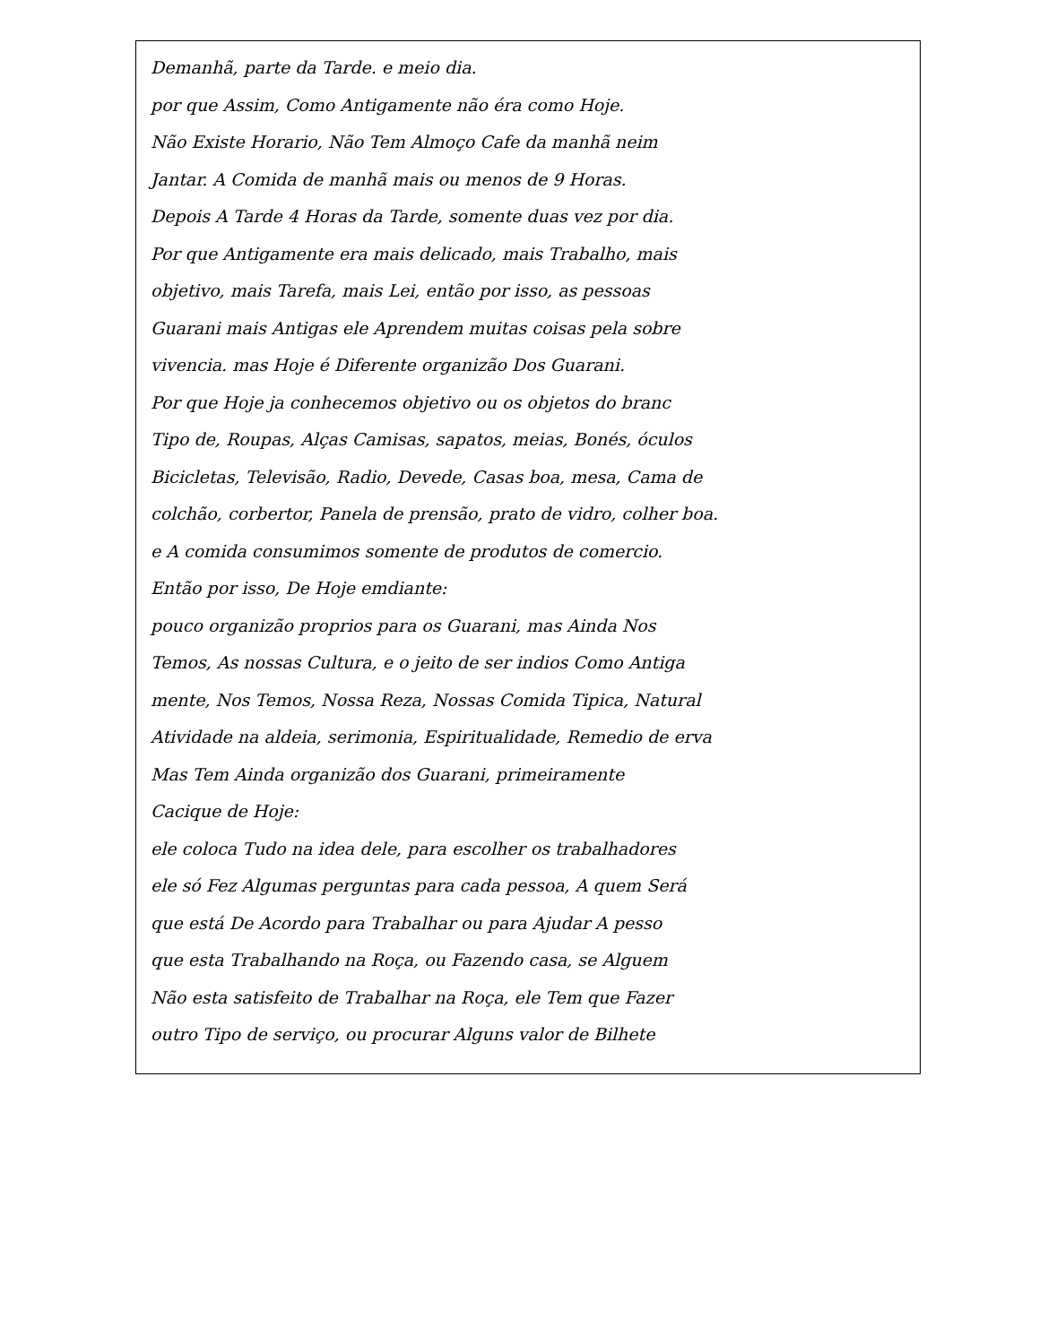Demanhã, parte da Tarde. e meio dia.
por que Assim, Como Antigamente não éra como Hoje.
Não Existe Horario, Não Tem Almoço Cafe da manhã neim
Jantar. A Comida de manhã mais ou menos de 9 Horas.
Depois A Tarde 4 Horas da Tarde, somente duas vez por dia.
Por que Antigamente era mais delicado, mais Trabalho, mais
objetivo, mais Tarefa, mais Lei, então por isso, as pessoas
Guarani mais Antigas ele Aprendem muitas coisas pela sobre
vivencia. mas Hoje é Diferente organizão Dos Guarani.
Por que Hoje ja conhecemos objetivo ou os objetos do branc
Tipo de, Roupas, Alças Camisas, sapatos, meias, Bonés, óculos
Bicicletas, Televisão, Radio, Devede, Casas boa, mesa, Cama de
colchão, corbertor, Panela de prensão, prato de vidro, colher boa.
e A comida consumimos somente de produtos de comercio.
Então por isso, De Hoje emdiante:
pouco organizão proprios para os Guarani, mas Ainda Nos
Temos, As nossas Cultura, e o jeito de ser indios Como Antiga
mente, Nos Temos, Nossa Reza, Nossas Comida Tipica, Natural
Atividade na aldeia, serimonia, Espiritualidade, Remedio de erva
Mas Tem Ainda organizão dos Guarani, primeiramente
Cacique de Hoje:
ele coloca Tudo na idea dele, para escolher os trabalhadores
ele só Fez Algumas perguntas para cada pessoa, A quem Será
que está De Acordo para Trabalhar ou para Ajudar A pesso
que esta Trabalhando na Roça, ou Fazendo casa, se Alguem
Não esta satisfeito de Trabalhar na Roça, ele Tem que Fazer
outro Tipo de serviço, ou procurar Alguns valor de Bilhete